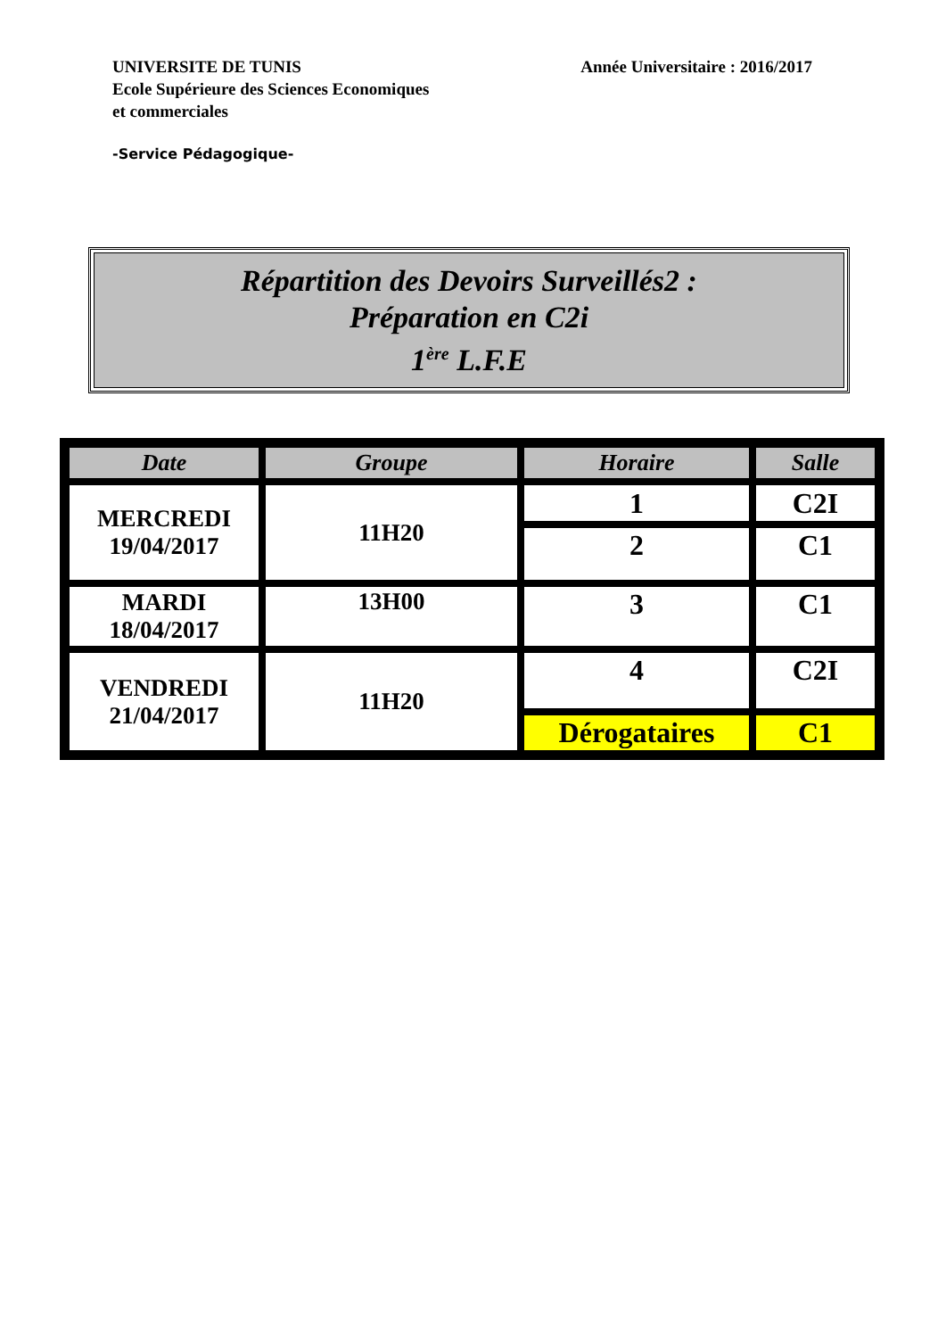UNIVERSITE DE TUNIS
Ecole Supérieure des Sciences Economiques
et commerciales
Année Universitaire : 2016/2017
-Service Pédagogique-
Répartition des Devoirs Surveillés2 :
Préparation en C2i
1<sup>ère</sup> L.F.E
| Date | Groupe | Horaire | Salle |
| --- | --- | --- | --- |
| MERCREDI 19/04/2017 | 11H20 | 1 | C2I |
| | | 2 | C1 |
| MARDI 18/04/2017 | 13H00 | 3 | C1 |
| VENDREDI 21/04/2017 | 11H20 | 4 | C2I |
| | | Dérogataires | C1 |